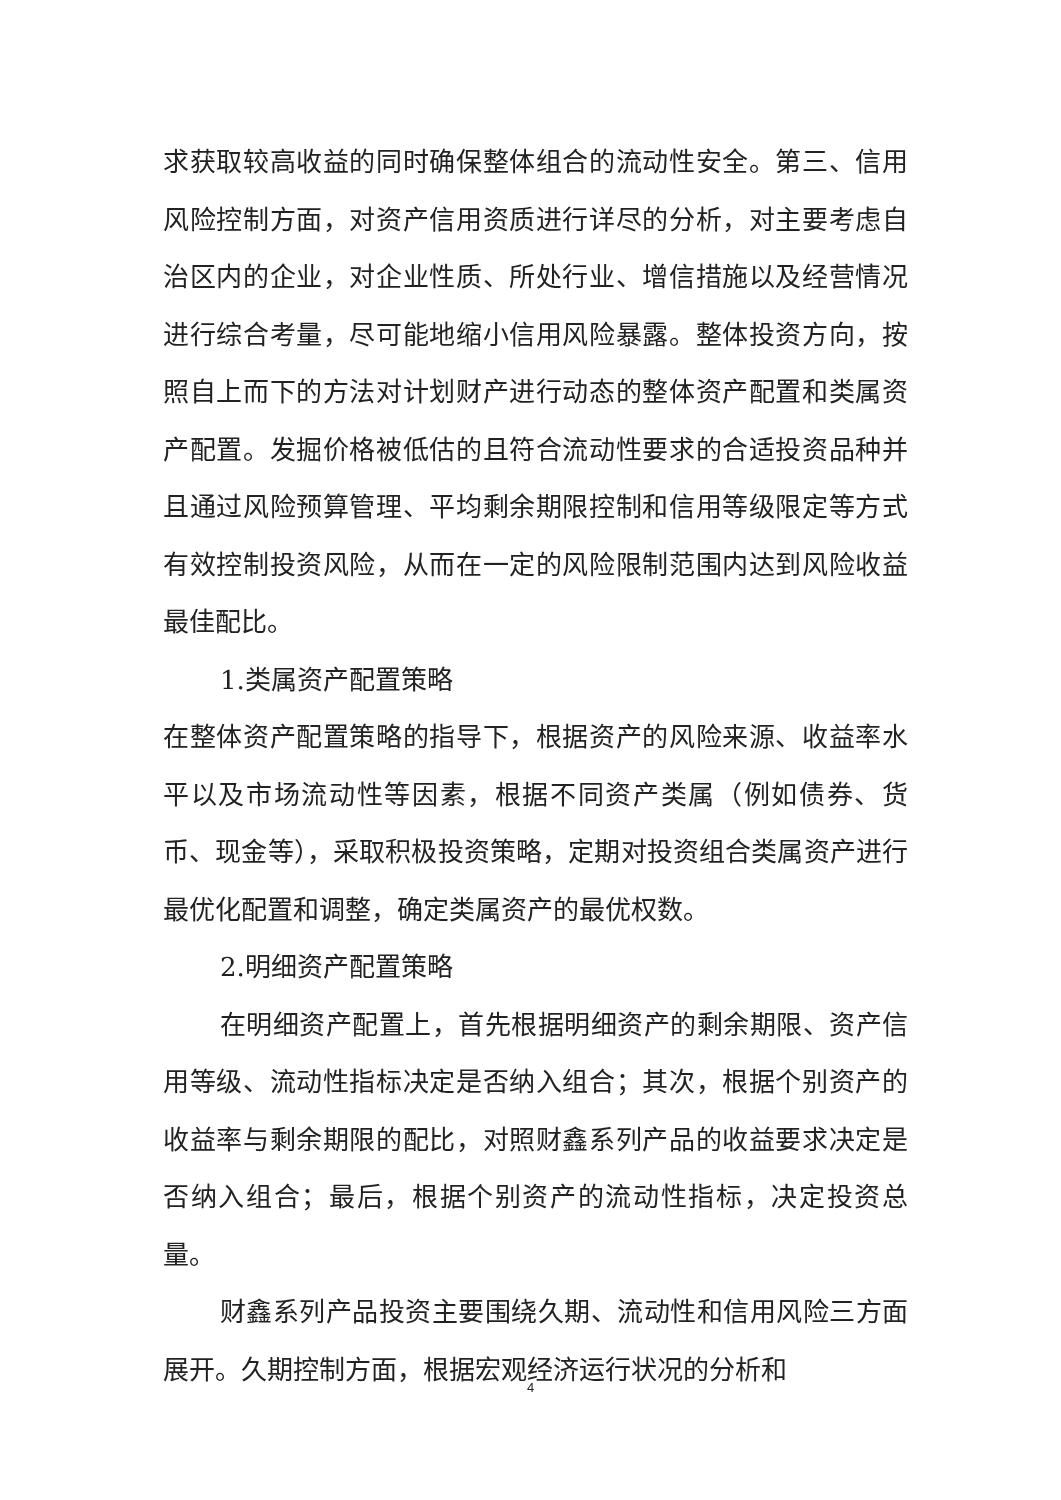求获取较高收益的同时确保整体组合的流动性安全。第三、信用风险控制方面，对资产信用资质进行详尽的分析，对主要考虑自治区内的企业，对企业性质、所处行业、增信措施以及经营情况进行综合考量，尽可能地缩小信用风险暴露。整体投资方向，按照自上而下的方法对计划财产进行动态的整体资产配置和类属资产配置。发掘价格被低估的且符合流动性要求的合适投资品种并且通过风险预算管理、平均剩余期限控制和信用等级限定等方式有效控制投资风险，从而在一定的风险限制范围内达到风险收益最佳配比。
1.类属资产配置策略
在整体资产配置策略的指导下，根据资产的风险来源、收益率水平以及市场流动性等因素，根据不同资产类属（例如债券、货币、现金等），采取积极投资策略，定期对投资组合类属资产进行最优化配置和调整，确定类属资产的最优权数。
2.明细资产配置策略
在明细资产配置上，首先根据明细资产的剩余期限、资产信用等级、流动性指标决定是否纳入组合；其次，根据个别资产的收益率与剩余期限的配比，对照财鑫系列产品的收益要求决定是否纳入组合；最后，根据个别资产的流动性指标，决定投资总量。
财鑫系列产品投资主要围绕久期、流动性和信用风险三方面展开。久期控制方面，根据宏观经济运行状况的分析和
4